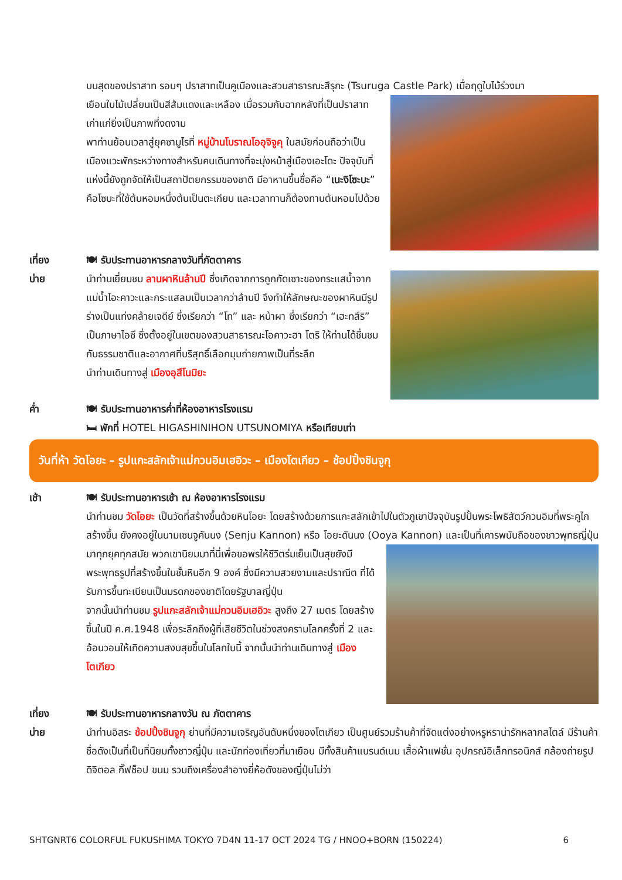บนสุดของปราสาท รอบๆ ปราสาทเป็นคูเมืองและสวนสาธารณะสึรุกะ (Tsuruga Castle Park) เมื่อฤดูใบไม้ร่วงมา
เยือนใบไม้เปลี่ยนเป็นสีส้มแดงและเหลือง เมื่อรวมกับฉากหลังที่เป็นปราสาทเก่าแก่ยิ่งเป็นภาพที่งดงาม
พาท่านย้อนเวลาสู่ยุคซามูไรที่ หมู่บ้านโบราณโออุจิจูคุ ในสมัยก่อนถือว่าเป็นเมืองแวะพักระหว่างทางสำหรับคนเดินทางที่จะมุ่งหน้าสู่เมืองเอะโดะ ปัจจุบันที่แห่งนี้ยังถูกจัดให้เป็นสถาปัตยกรรมของชาติ มีอาหานขึ้นชื่อคือ “เนะงิโซะบะ” คือโซบะที่ใช้ต้นหอมหนึ่งต้นเป็นตะเกียบ และเวลาทานก็ต้องทานต้นหอมไปด้วย
เที่ยง 🍽 รับประทานอาหารกลางวันที่ภัตตาคาร
บ่าย นำท่านเยี่ยมชม ลานผาหินล้านปี ซึ่งเกิดจากการถูกกัดเซาะของกระแสน้ำจากแม่น้ำโอะคาวะและกระแสลมเป็นเวลากว่าล้านปี จึงทำให้ลักษณะของผาหินมีรูปร่างเป็นแท่งคล้ายเจดีย์ ซึ่งเรียกว่า “โท” และ หน้าผา ซึ่งเรียกว่า “เฮะทสึริ” เป็นภาษาไอซึ ซึ่งตั้งอยู่ในเขตของสวนสาธารณะโอคาวะฮา โตริ ให้ท่านได้ชื่นชมกับธรรมชาติและอากาศที่บริสุทธิ์เลือกมุมถ่ายภาพเป็นที่ระลึก
นำท่านเดินทางสู่ เมืองอุสึโนมิยะ
ค่ำ 🍽 รับประทานอาหารค่ำที่ห้องอาหารโรงแรม
🛏 พักที่ HOTEL HIGASHINIHON UTSUNOMIYA หรือเทียบเท่า
วันที่ห้า วัดโอยะ – รูปแกะสลักเจ้าแม่กวนอิมเฮอิวะ – เมืองโตเกียว – ช้อปปิ้งชินจูกุ
เช้า 🍽 รับประทานอาหารเช้า ณ ห้องอาหารโรงแรม
นำท่านชม วัดโอยะ เป็นวัดที่สร้างขึ้นด้วยหินโอยะ โดยสร้างด้วยการแกะสลักเข้าไปในตัวภูเขาปัจจุบันรูปปั้นพระโพธิสัตว์กวนอิมที่พระคูไกสร้างขึ้น ยังคงอยู่ในนามเซนจูคันนง (Senju Kannon) หรือ โอยะดันนง (Ooya Kannon)
และเป็นที่เคารพนับถือของชาวพุทธญี่ปุ่นมาทุกยุคทุกสมัย พวกเขานิยมมาที่นี่เพื่อขอพรให้ชีวิตร่มเย็นเป็นสุขยังมีพระพุทธรูปที่สร้างขึ้นในชั้นหินอีก 9 องค์ ซึ่งมีความสวยงามและปราณีต ที่ได้รับการขึ้นทะเบียนเป็นมรดกของชาติโดยรัฐบาลญี่ปุ่น
จากนั้นนำท่านชม รูปแกะสลักเจ้าแม่กวนอิมเฮอิวะ สูงถึง 27 เมตร โดยสร้างขึ้นในปี ค.ศ.1948 เพื่อระลึกถึงผู้ที่เสียชีวิตในช่วงสงครามโลกครั้งที่ 2 และอ้อนวอนให้เกิดความสงบสุขขึ้นในโลกใบนี้ จากนั้นนำท่านเดินทางสู่ เมืองโตเกียว
เที่ยง 🍽 รับประทานอาหารกลางวัน ณ ภัตตาคาร
บ่าย นำท่านอิสระ ช้อปปิ้งชินจูกุ ย่านที่มีความเจริญอันดับหนึ่งของโตเกียว เป็นศูนย์รวมร้านค้าที่จัดแต่งอย่างหรูหราน่ารักหลากสไตล์ มีร้านค้าชื่อดังเป็นที่เป็นที่นิยมทั้งชาวญี่ปุ่น และนักท่องเที่ยวที่มาเยือน มีทั้งสินค้าแบรนด์เนม เสื้อผ้าแฟชั่น อุปกรณ์อิเล็กทรอนิกส์ กล้องถ่ายรูปดิจิตอล กิ๊ฟช็อป ขนม รวมถึงเครื่องสำอางยี่ห้อดังของญี่ปุ่นไม่ว่า
SHTGNRT6 COLORFUL FUKUSHIMA TOKYO 7D4N 11-17 OCT 2024 TG / HNOO+BORN (150224) 6